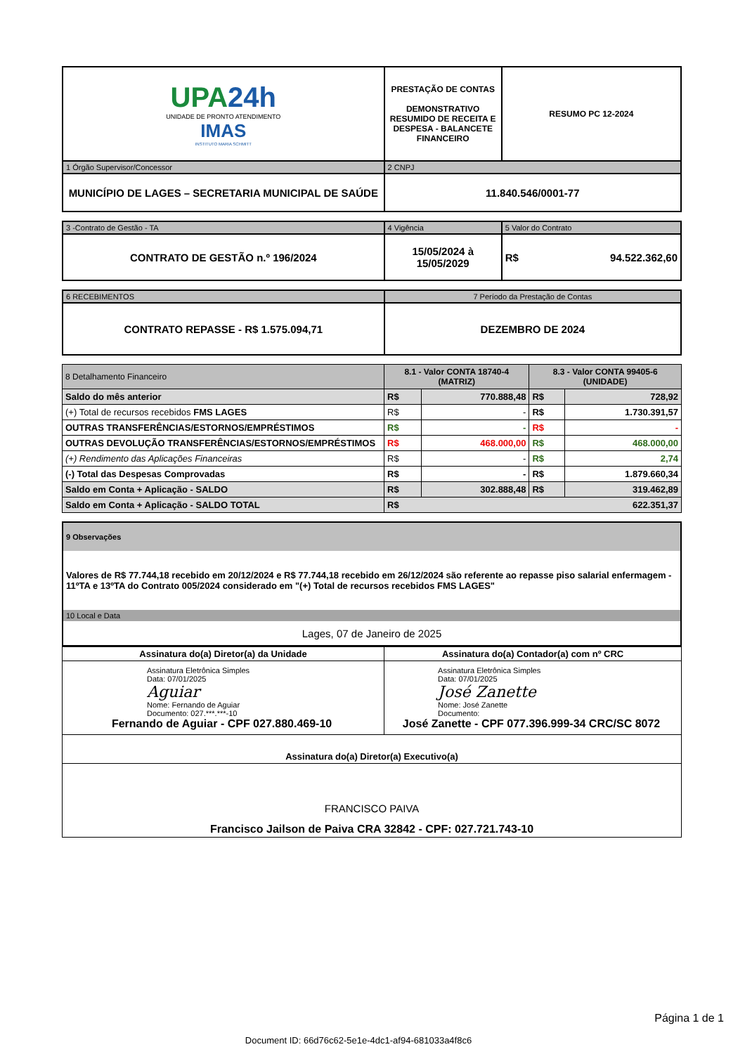| UPA 24h UNIDADE DE PRONTO ATENDIMENTO IMAS INSTITUTO MARIA SCHMITT | PRESTAÇÃO DE CONTAS DEMONSTRATIVO RESUMIDO DE RECEITA E DESPESA - BALANCETE FINANCEIRO | RESUMO PC 12-2024 |
| 1 Órgão Supervisor/Concessor | 2 CNPJ | |
| MUNICÍPIO DE LAGES – SECRETARIA MUNICIPAL DE SAÚDE | 11.840.546/0001-77 | |
| 3 -Contrato de Gestão - TA | 4 Vigência | 5 Valor do Contrato |
| CONTRATO DE GESTÃO n.º 196/2024 | 15/05/2024 à 15/05/2029 | R$ 94.522.362,60 |
| 6 RECEBIMENTOS | 7 Período da Prestação de Contas |
| CONTRATO REPASSE - R$ 1.575.094,71 | DEZEMBRO DE 2024 |
| 8 Detalhamento Financeiro | 8.1 - Valor CONTA 18740-4 (MATRIZ) | | 8.3 - Valor CONTA 99405-6 (UNIDADE) | |
| Saldo do mês anterior | R$ | 770.888,48 | R$ | 728,92 |
| (+) Total de recursos recebidos FMS LAGES | R$ | - | R$ | 1.730.391,57 |
| OUTRAS TRANSFERÊNCIAS/ESTORNOS/EMPRÉSTIMOS | R$ | - | R$ | - |
| OUTRAS DEVOLUÇÃO TRANSFERÊNCIAS/ESTORNOS/EMPRÉSTIMOS | R$ | 468.000,00 | R$ | 468.000,00 |
| (+) Rendimento das Aplicações Financeiras | R$ | - | R$ | 2,74 |
| (-) Total das Despesas Comprovadas | R$ | - | R$ | 1.879.660,34 |
| Saldo em Conta + Aplicação - SALDO | R$ | 302.888,48 | R$ | 319.462,89 |
| Saldo em Conta + Aplicação - SALDO TOTAL | R$ 622.351,37 | | | |
| 9 Observações |
| Valores de R$ 77.744,18 recebido em 20/12/2024 e R$ 77.744,18 recebido em 26/12/2024 são referente ao repasse piso salarial enfermagem - 11ºTA e 13ºTA do Contrato 005/2024 considerado em "(+) Total de recursos recebidos FMS LAGES" |
| 10 Local e Data |
| Lages, 07 de Janeiro de 2025 |
| Assinatura do(a) Diretor(a) da Unidade | Assinatura do(a) Contador(a) com nº CRC |
| Assinatura Eletrônica Simples Data: 07/01/2025 Aguiar Nome: Fernando de Aguiar Documento: 027.***.***-10 Fernando de Aguiar - CPF 027.880.469-10 | Assinatura Eletrônica Simples Data: 07/01/2025 José Zanette Nome: José Zanette Documento: José Zanette - CPF 077.396.999-34 CRC/SC 8072 |
| Assinatura do(a) Diretor(a) Executivo(a) | |
| FRANCISCO PAIVA Francisco Jailson de Paiva CRA 32842 - CPF: 027.721.743-10 | |
Página 1 de 1
Document ID: 66d76c62-5e1e-4dc1-af94-681033a4f8c6